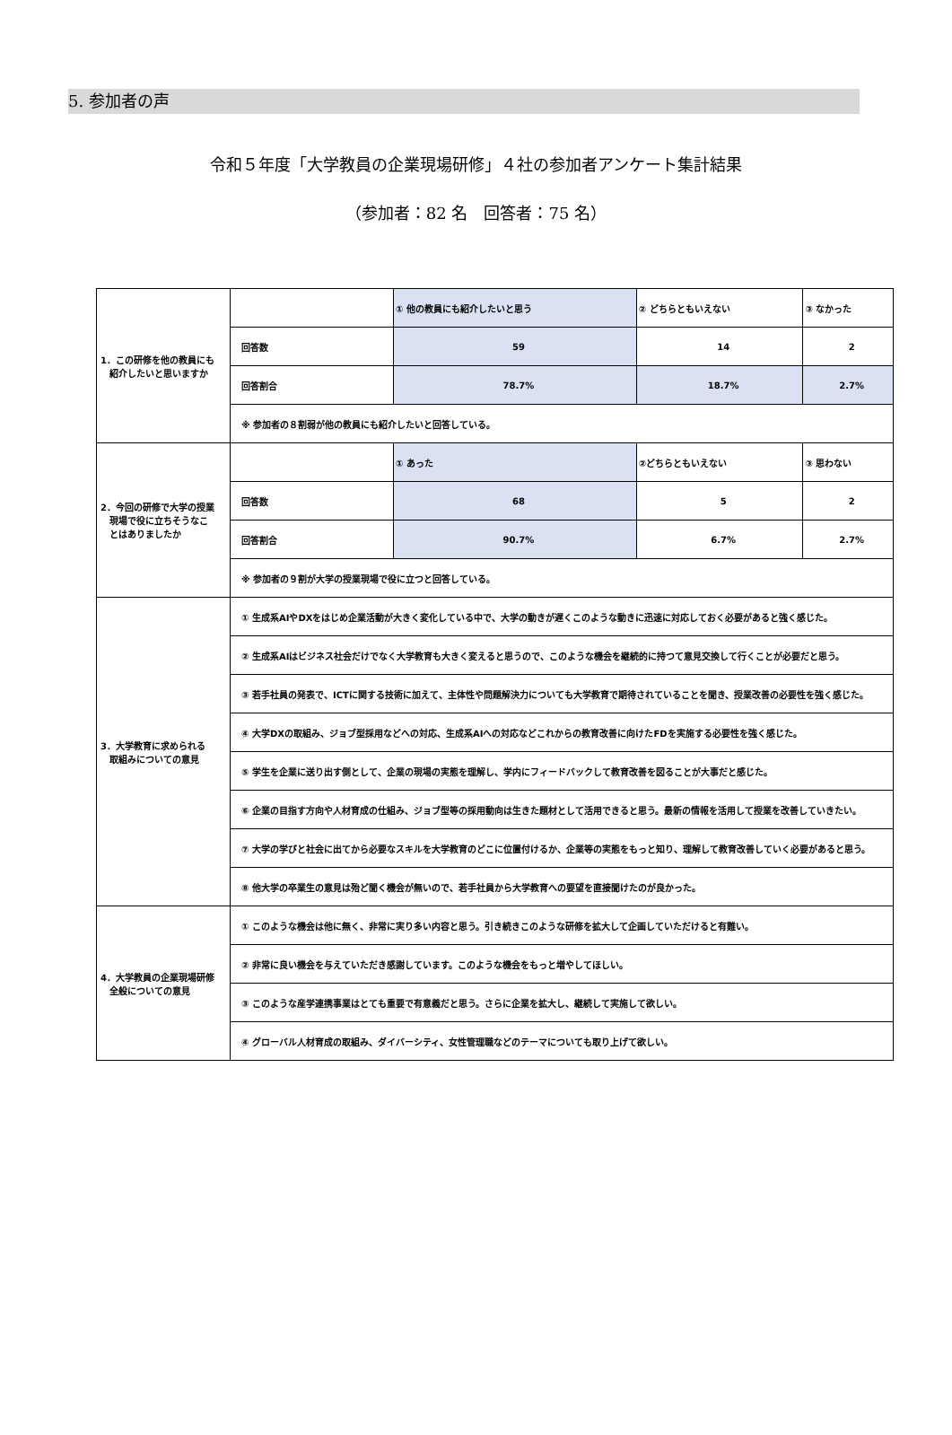5. 参加者の声
令和５年度「大学教員の企業現場研修」４社の参加者アンケート集計結果
（参加者：82 名　回答者：75 名）
| 1．この研修を他の教員にも 紹介したいと思いますか | | ① 他の教員にも紹介したいと思う | ② どちらともいえない | ③ なかった |
| | 回答数 | 59 | 14 | 2 |
| | 回答割合 | 78.7% | 18.7% | 2.7% |
| | ※ 参加者の８割弱が他の教員にも紹介したいと回答している。 | | | |
| 2．今回の研修で大学の授業 現場で役に立ちそうなこ とはありましたか | | ① あった | ②どちらともいえない | ③ 思わない |
| | 回答数 | 68 | 5 | 2 |
| | 回答割合 | 90.7% | 6.7% | 2.7% |
| | ※ 参加者の９割が大学の授業現場で役に立つと回答している。 | | | |
| 3．大学教育に求められる 取組みについての意見 | ① 生成系AIやDXをはじめ企業活動が大きく変化している中で、大学の動きが遅くこのような動きに迅速に対応しておく必要があると強く感じた。 | | | |
| | ② 生成系AIはビジネス社会だけでなく大学教育も大きく変えると思うので、このような機会を継続的に持つて意見交換して行くことが必要だと思う。 | | | |
| | ③ 若手社員の発表で、ICTに関する技術に加えて、主体性や問題解決力についても大学教育で期待されていることを聞き、授業改善の必要性を強く感じた。 | | | |
| | ④ 大学DXの取組み、ジョブ型採用などへの対応、生成系AIへの対応などこれからの教育改善に向けたFDを実施する必要性を強く感じた。 | | | |
| | ⑤ 学生を企業に送り出す側として、企業の現場の実態を理解し、学内にフィードバックして教育改善を図ることが大事だと感じた。 | | | |
| | ⑥ 企業の目指す方向や人材育成の仕組み、ジョブ型等の採用動向は生きた題材として活用できると思う。最新の情報を活用して授業を改善していきたい。 | | | |
| | ⑦ 大学の学びと社会に出てから必要なスキルを大学教育のどこに位置付けるか、企業等の実態をもっと知り、理解して教育改善していく必要があると思う。 | | | |
| | ⑧ 他大学の卒業生の意見は殆ど聞く機会が無いので、若手社員から大学教育への要望を直接聞けたのが良かった。 | | | |
| 4．大学教員の企業現場研修 全般についての意見 | ① このような機会は他に無く、非常に実り多い内容と思う。引き続きこのような研修を拡大して企画していただけると有難い。 | | | |
| | ② 非常に良い機会を与えていただき感謝しています。このような機会をもっと増やしてほしい。 | | | |
| | ③ このような産学連携事業はとても重要で有意義だと思う。さらに企業を拡大し、継続して実施して欲しい。 | | | |
| | ④ グローバル人材育成の取組み、ダイバーシティ、女性管理職などのテーマについても取り上げて欲しい。 | | | |